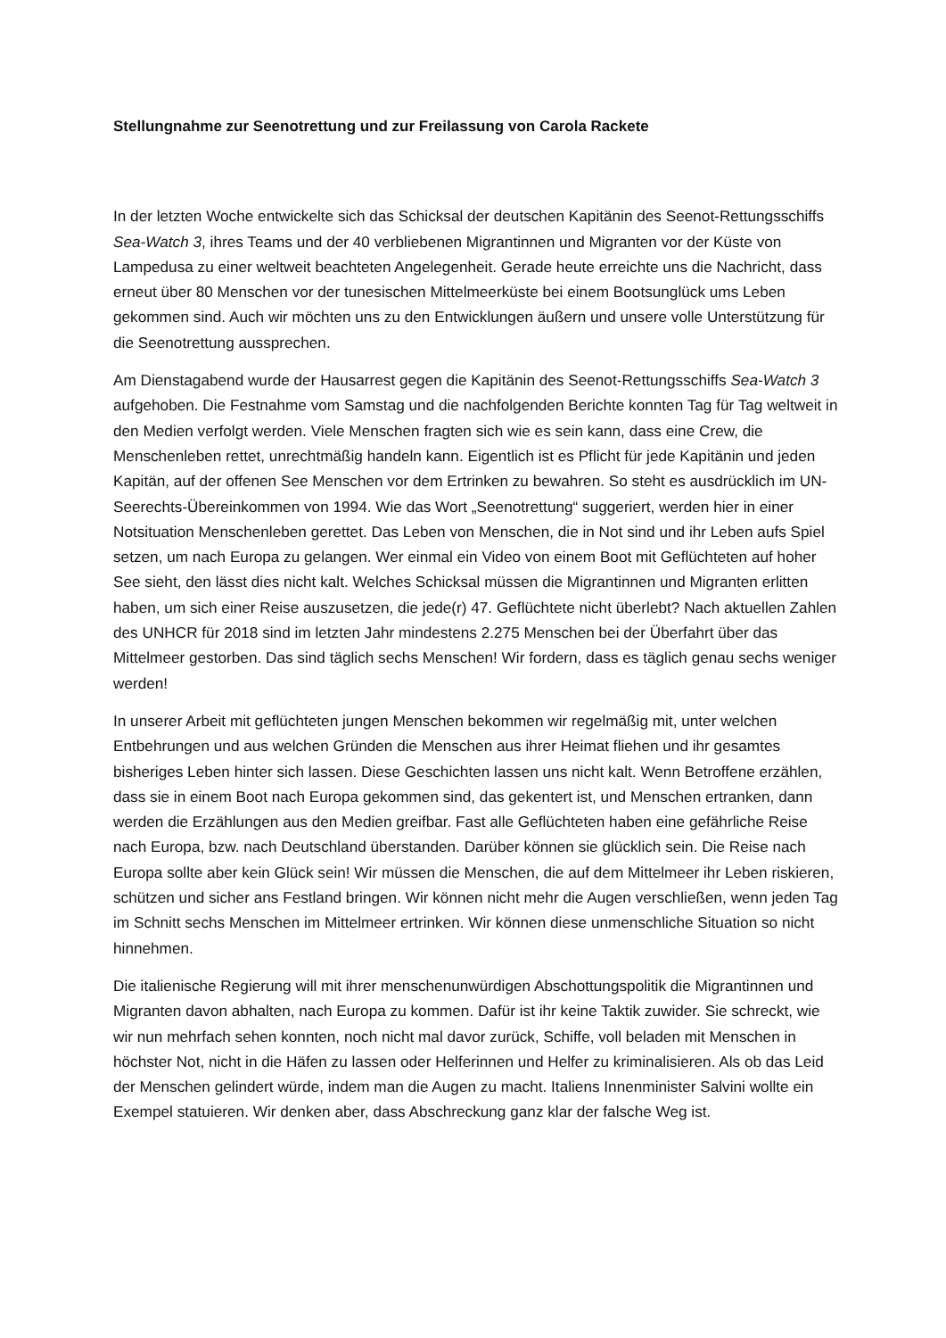Stellungnahme zur Seenotrettung und zur Freilassung von Carola Rackete
In der letzten Woche entwickelte sich das Schicksal der deutschen Kapitänin des Seenot-Rettungsschiffs Sea-Watch 3, ihres Teams und der 40 verbliebenen Migrantinnen und Migranten vor der Küste von Lampedusa zu einer weltweit beachteten Angelegenheit. Gerade heute erreichte uns die Nachricht, dass erneut über 80 Menschen vor der tunesischen Mittelmeerküste bei einem Bootsunglück ums Leben gekommen sind. Auch wir möchten uns zu den Entwicklungen äußern und unsere volle Unterstützung für die Seenotrettung aussprechen.
Am Dienstagabend wurde der Hausarrest gegen die Kapitänin des Seenot-Rettungsschiffs Sea-Watch 3 aufgehoben. Die Festnahme vom Samstag und die nachfolgenden Berichte konnten Tag für Tag weltweit in den Medien verfolgt werden. Viele Menschen fragten sich wie es sein kann, dass eine Crew, die Menschenleben rettet, unrechtmäßig handeln kann. Eigentlich ist es Pflicht für jede Kapitänin und jeden Kapitän, auf der offenen See Menschen vor dem Ertrinken zu bewahren. So steht es ausdrücklich im UN-Seerechts-Übereinkommen von 1994. Wie das Wort „Seenotrettung“ suggeriert, werden hier in einer Notsituation Menschenleben gerettet. Das Leben von Menschen, die in Not sind und ihr Leben aufs Spiel setzen, um nach Europa zu gelangen. Wer einmal ein Video von einem Boot mit Geflüchteten auf hoher See sieht, den lässt dies nicht kalt. Welches Schicksal müssen die Migrantinnen und Migranten erlitten haben, um sich einer Reise auszusetzen, die jede(r) 47. Geflüchtete nicht überlebt? Nach aktuellen Zahlen des UNHCR für 2018 sind im letzten Jahr mindestens 2.275 Menschen bei der Überfahrt über das Mittelmeer gestorben. Das sind täglich sechs Menschen! Wir fordern, dass es täglich genau sechs weniger werden!
In unserer Arbeit mit geflüchteten jungen Menschen bekommen wir regelmäßig mit, unter welchen Entbehrungen und aus welchen Gründen die Menschen aus ihrer Heimat fliehen und ihr gesamtes bisheriges Leben hinter sich lassen. Diese Geschichten lassen uns nicht kalt. Wenn Betroffene erzählen, dass sie in einem Boot nach Europa gekommen sind, das gekentert ist, und Menschen ertranken, dann werden die Erzählungen aus den Medien greifbar. Fast alle Geflüchteten haben eine gefährliche Reise nach Europa, bzw. nach Deutschland überstanden. Darüber können sie glücklich sein. Die Reise nach Europa sollte aber kein Glück sein! Wir müssen die Menschen, die auf dem Mittelmeer ihr Leben riskieren, schützen und sicher ans Festland bringen. Wir können nicht mehr die Augen verschließen, wenn jeden Tag im Schnitt sechs Menschen im Mittelmeer ertrinken. Wir können diese unmenschliche Situation so nicht hinnehmen.
Die italienische Regierung will mit ihrer menschenunwürdigen Abschottungspolitik die Migrantinnen und Migranten davon abhalten, nach Europa zu kommen. Dafür ist ihr keine Taktik zuwider. Sie schreckt, wie wir nun mehrfach sehen konnten, noch nicht mal davor zurück, Schiffe, voll beladen mit Menschen in höchster Not, nicht in die Häfen zu lassen oder Helferinnen und Helfer zu kriminalisieren. Als ob das Leid der Menschen gelindert würde, indem man die Augen zu macht. Italiens Innenminister Salvini wollte ein Exempel statuieren. Wir denken aber, dass Abschreckung ganz klar der falsche Weg ist.